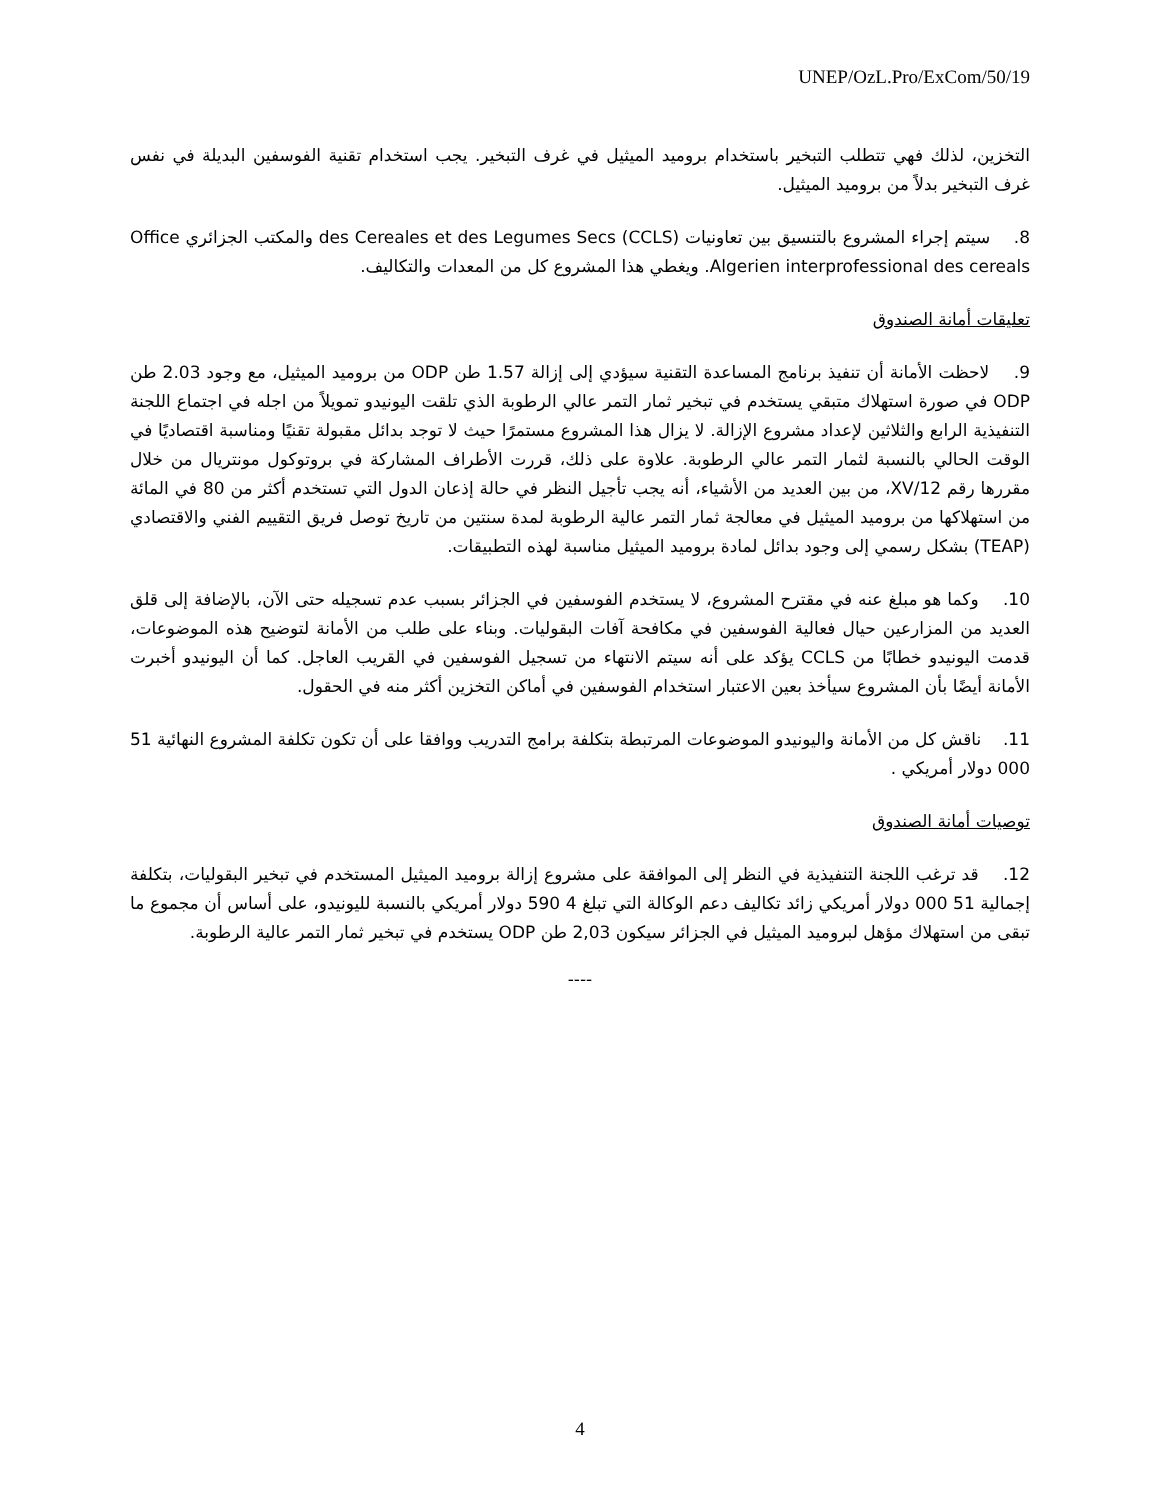UNEP/OzL.Pro/ExCom/50/19
التخزين، لذلك فهي تتطلب التبخير باستخدام بروميد الميثيل في غرف التبخير. يجب استخدام تقنية الفوسفين البديلة في نفس غرف التبخير بدلاً من بروميد الميثيل.
8. سيتم إجراء المشروع بالتنسيق بين تعاونيات des Cereales et des Legumes Secs (CCLS) والمكتب الجزائري Office Algerien interprofessional des cereals. ويغطي هذا المشروع كل من المعدات والتكاليف.
تعليقات أمانة الصندوق
9. لاحظت الأمانة أن تنفيذ برنامج المساعدة التقنية سيؤدي إلى إزالة 1.57 طن ODP من بروميد الميثيل، مع وجود 2.03 طن ODP في صورة استهلاك متبقي يستخدم في تبخير ثمار التمر عالي الرطوبة الذي تلقت اليونيدو تمويلاً من اجله في اجتماع اللجنة التنفيذية الرابع والثلاثين لإعداد مشروع الإزالة. لا يزال هذا المشروع مستمرًا حيث لا توجد بدائل مقبولة تقنيًا ومناسبة اقتصاديًا في الوقت الحالي بالنسبة لثمار التمر عالي الرطوبة. علاوة على ذلك، قررت الأطراف المشاركة في بروتوكول مونتريال من خلال مقررها رقم 12/XV، من بين العديد من الأشياء، أنه يجب تأجيل النظر في حالة إذعان الدول التي تستخدم أكثر من 80 في المائة من استهلاكها من بروميد الميثيل في معالجة ثمار التمر عالية الرطوبة لمدة سنتين من تاريخ توصل فريق التقييم الفني والاقتصادي (TEAP) بشكل رسمي إلى وجود بدائل لمادة بروميد الميثيل مناسبة لهذه التطبيقات.
10. وكما هو مبلغ عنه في مقترح المشروع، لا يستخدم الفوسفين في الجزائر بسبب عدم تسجيله حتى الآن، بالإضافة إلى قلق العديد من المزارعين حيال فعالية الفوسفين في مكافحة آفات البقوليات. وبناء على طلب من الأمانة لتوضيح هذه الموضوعات، قدمت اليونيدو خطابًا من CCLS يؤكد على أنه سيتم الانتهاء من تسجيل الفوسفين في القريب العاجل. كما أن اليونيدو أخبرت الأمانة أيضًا بأن المشروع سيأخذ بعين الاعتبار استخدام الفوسفين في أماكن التخزين أكثر منه في الحقول.
11. ناقش كل من الأمانة واليونيدو الموضوعات المرتبطة بتكلفة برامج التدريب ووافقا على أن تكون تكلفة المشروع النهائية 51 000 دولار أمريكي .
توصيات أمانة الصندوق
12. قد ترغب اللجنة التنفيذية في النظر إلى الموافقة على مشروع إزالة بروميد الميثيل المستخدم في تبخير البقوليات، بتكلفة إجمالية 51 000 دولار أمريكي زائد تكاليف دعم الوكالة التي تبلغ 4 590 دولار أمريكي بالنسبة لليونيدو، على أساس أن مجموع ما تبقى من استهلاك مؤهل لبروميد الميثيل في الجزائر سيكون 2,03 طن ODP يستخدم في تبخير ثمار التمر عالية الرطوبة.
----
4